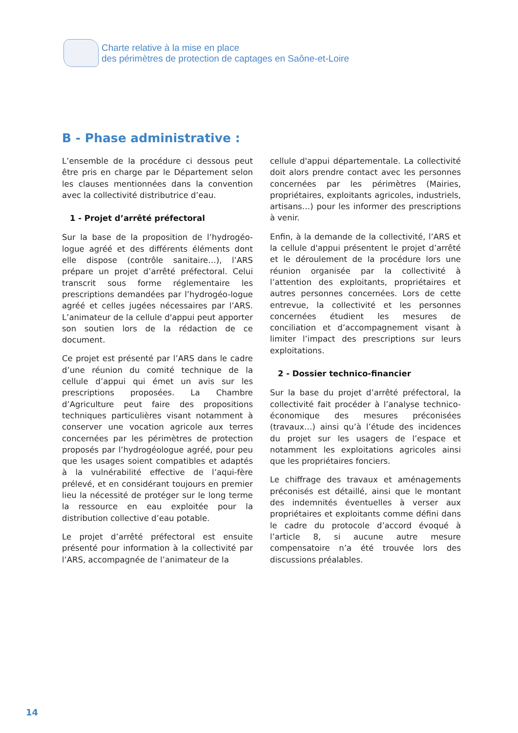Charte relative à la mise en place
des périmètres de protection de captages en Saône-et-Loire
B - Phase administrative :
L’ensemble de la procédure ci dessous peut être pris en charge par le Département selon les clauses mentionnées dans la convention avec la collectivité distributrice d’eau.
1 - Projet d’arrêté préfectoral
Sur la base de la proposition de l’hydrogéo-logue agréé et des différents éléments dont elle dispose (contrôle sanitaire…), l’ARS prépare un projet d’arrêté préfectoral. Celui transcrit sous forme réglementaire les prescriptions demandées par l’hydrogéo-logue agréé et celles jugées nécessaires par l’ARS. L’animateur de la cellule d'appui peut apporter son soutien lors de la rédaction de ce document.
Ce projet est présenté par l’ARS dans le cadre d’une réunion du comité technique de la cellule d’appui qui émet un avis sur les prescriptions proposées. La Chambre d’Agriculture peut faire des propositions techniques particulières visant notamment à conserver une vocation agricole aux terres concernées par les périmètres de protection proposés par l’hydrogéologue agréé, pour peu que les usages soient compatibles et adaptés à la vulnérabilité effective de l’aqui-fère prélevé, et en considérant toujours en premier lieu la nécessité de protéger sur le long terme la ressource en eau exploitée pour la distribution collective d’eau potable.
Le projet d’arrêté préfectoral est ensuite présenté pour information à la collectivité par l’ARS, accompagnée de l’animateur de la
cellule d'appui départementale. La collectivité doit alors prendre contact avec les personnes concernées par les périmètres (Mairies, propriétaires, exploitants agricoles, industriels, artisans…) pour les informer des prescriptions à venir.
Enfin, à la demande de la collectivité, l’ARS et la cellule d'appui présentent le projet d’arrêté et le déroulement de la procédure lors une réunion organisée par la collectivité à l’attention des exploitants, propriétaires et autres personnes concernées. Lors de cette entrevue, la collectivité et les personnes concernées étudient les mesures de conciliation et d’accompagnement visant à limiter l’impact des prescriptions sur leurs exploitations.
2 - Dossier technico-financier
Sur la base du projet d’arrêté préfectoral, la collectivité fait procéder à l’analyse technico-économique des mesures préconisées (travaux…) ainsi qu’à l’étude des incidences du projet sur les usagers de l’espace et notamment les exploitations agricoles ainsi que les propriétaires fonciers.
Le chiffrage des travaux et aménagements préconisés est détaillé, ainsi que le montant des indemnités éventuelles à verser aux propriétaires et exploitants comme défini dans le cadre du protocole d’accord évoqué à l’article 8, si aucune autre mesure compensatoire n’a été trouvée lors des discussions préalables.
14